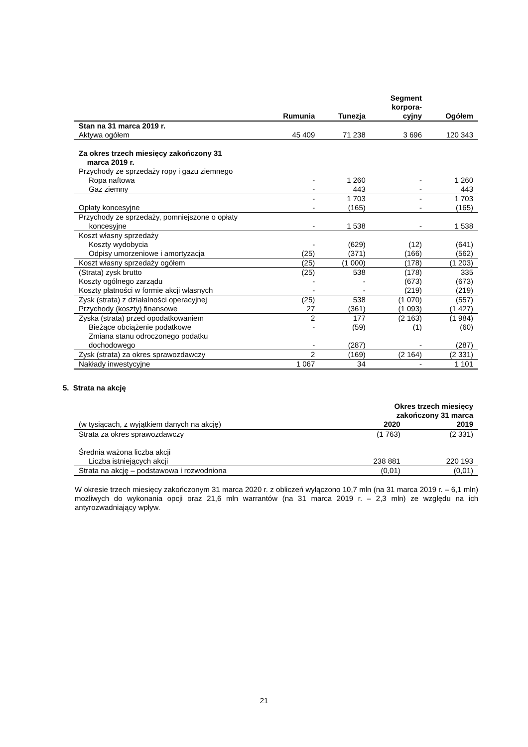| | Rumunia | Tunezja | Segment korpora- cyjny | Ogółem |
| --- | --- | --- | --- | --- |
| Stan na 31 marca 2019 r. | | | | |
| Aktywa ogółem | 45 409 | 71 238 | 3 696 | 120 343 |
| Za okres trzech miesięcy zakończony 31 marca 2019 r. | | | | |
| Przychody ze sprzedaży ropy i gazu ziemnego | | | | |
| Ropa naftowa | - | 1 260 | - | 1 260 |
| Gaz ziemny | - | 443 | - | 443 |
| | - | 1 703 | - | 1 703 |
| Opłaty koncesyjne | - | (165) | - | (165) |
| Przychody ze sprzedaży, pomniejszone o opłaty koncesyjne | - | 1 538 | - | 1 538 |
| Koszt własny sprzedaży | | | | |
| Koszty wydobycia | - | (629) | (12) | (641) |
| Odpisy umorzeniowe i amortyzacja | (25) | (371) | (166) | (562) |
| Koszt własny sprzedaży ogółem | (25) | (1 000) | (178) | (1 203) |
| (Strata) zysk brutto | (25) | 538 | (178) | 335 |
| Koszty ogólnego zarządu | - | - | (673) | (673) |
| Koszty płatności w formie akcji własnych | - | - | (219) | (219) |
| Zysk (strata) z działalności operacyjnej | (25) | 538 | (1 070) | (557) |
| Przychody (koszty) finansowe | 27 | (361) | (1 093) | (1 427) |
| Zyska (strata) przed opodatkowaniem | 2 | 177 | (2 163) | (1 984) |
| Bieżące obciążenie podatkowe | - | (59) | (1) | (60) |
| Zmiana stanu odroczonego podatku dochodowego | - | (287) | - | (287) |
| Zysk (strata) za okres sprawozdawczy | 2 | (169) | (2 164) | (2 331) |
| Nakłady inwestycyjne | 1 067 | 34 | - | 1 101 |
5. Strata na akcję
| | Okres trzech miesięcy zakończony 31 marca | |
| (w tysiącach, z wyjątkiem danych na akcję) | 2020 | 2019 |
| Strata za okres sprawozdawczy | (1 763) | (2 331) |
| Średnia ważona liczba akcji | | |
| Liczba istniejących akcji | 238 881 | 220 193 |
| Strata na akcję – podstawowa i rozwodniona | (0,01) | (0,01) |
W okresie trzech miesięcy zakończonym 31 marca 2020 r. z obliczeń wyłączono 10,7 mln (na 31 marca 2019 r. – 6,1 mln) możliwych do wykonania opcji oraz 21,6 mln warrantów (na 31 marca 2019 r. – 2,3 mln) ze względu na ich antyrozwadniający wpływ.
21